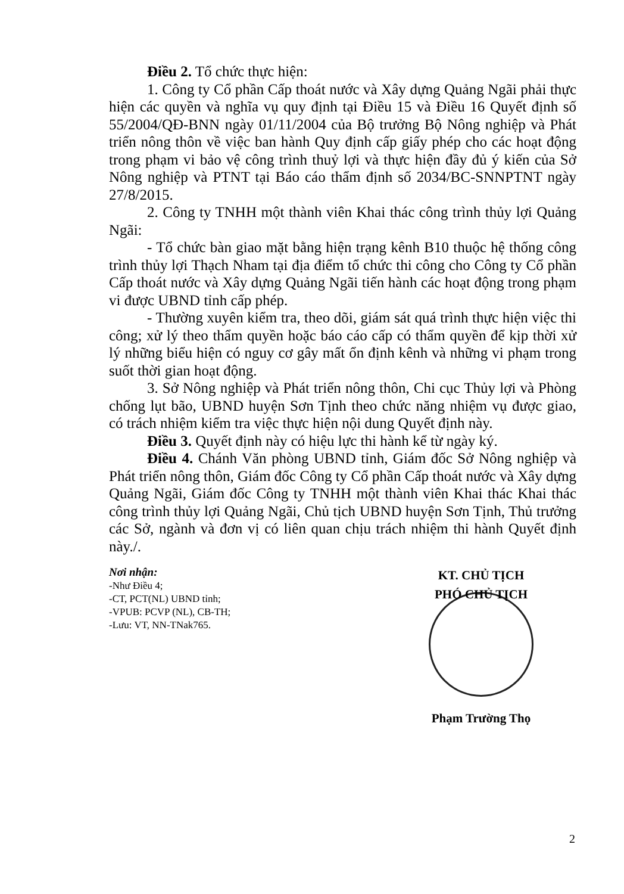Điều 2. Tổ chức thực hiện:
1. Công ty Cổ phần Cấp thoát nước và Xây dựng Quảng Ngãi phải thực hiện các quyền và nghĩa vụ quy định tại Điều 15 và Điều 16 Quyết định số 55/2004/QĐ-BNN ngày 01/11/2004 của Bộ trưởng Bộ Nông nghiệp và Phát triển nông thôn về việc ban hành Quy định cấp giấy phép cho các hoạt động trong phạm vi bảo vệ công trình thuỷ lợi và thực hiện đầy đủ ý kiến của Sở Nông nghiệp và PTNT tại Báo cáo thẩm định số 2034/BC-SNNPTNT ngày 27/8/2015.
2. Công ty TNHH một thành viên Khai thác công trình thủy lợi Quảng Ngãi:
- Tổ chức bàn giao mặt bằng hiện trạng kênh B10 thuộc hệ thống công trình thủy lợi Thạch Nham tại địa điểm tổ chức thi công cho Công ty Cổ phần Cấp thoát nước và Xây dựng Quảng Ngãi tiến hành các hoạt động trong phạm vi được UBND tỉnh cấp phép.
- Thường xuyên kiểm tra, theo dõi, giám sát quá trình thực hiện việc thi công; xử lý theo thẩm quyền hoặc báo cáo cấp có thẩm quyền để kịp thời xử lý những biểu hiện có nguy cơ gây mất ổn định kênh và những vi phạm trong suốt thời gian hoạt động.
3. Sở Nông nghiệp và Phát triển nông thôn, Chi cục Thủy lợi và Phòng chống lụt bão, UBND huyện Sơn Tịnh theo chức năng nhiệm vụ được giao, có trách nhiệm kiểm tra việc thực hiện nội dung Quyết định này.
Điều 3. Quyết định này có hiệu lực thi hành kể từ ngày ký.
Điều 4. Chánh Văn phòng UBND tỉnh, Giám đốc Sở Nông nghiệp và Phát triển nông thôn, Giám đốc Công ty Cổ phần Cấp thoát nước và Xây dựng Quảng Ngãi, Giám đốc Công ty TNHH một thành viên Khai thác Khai thác công trình thủy lợi Quảng Ngãi, Chủ tịch UBND huyện Sơn Tịnh, Thủ trưởng các Sở, ngành và đơn vị có liên quan chịu trách nhiệm thi hành Quyết định này./.
Nơi nhận:
-Như Điều 4;
-CT, PCT(NL) UBND tỉnh;
-VPUB: PCVP (NL), CB-TH;
-Lưu: VT, NN-TNak765.
KT. CHỦ TỊCH
PHÓ CHỦ TỊCH
Phạm Trường Thọ
2